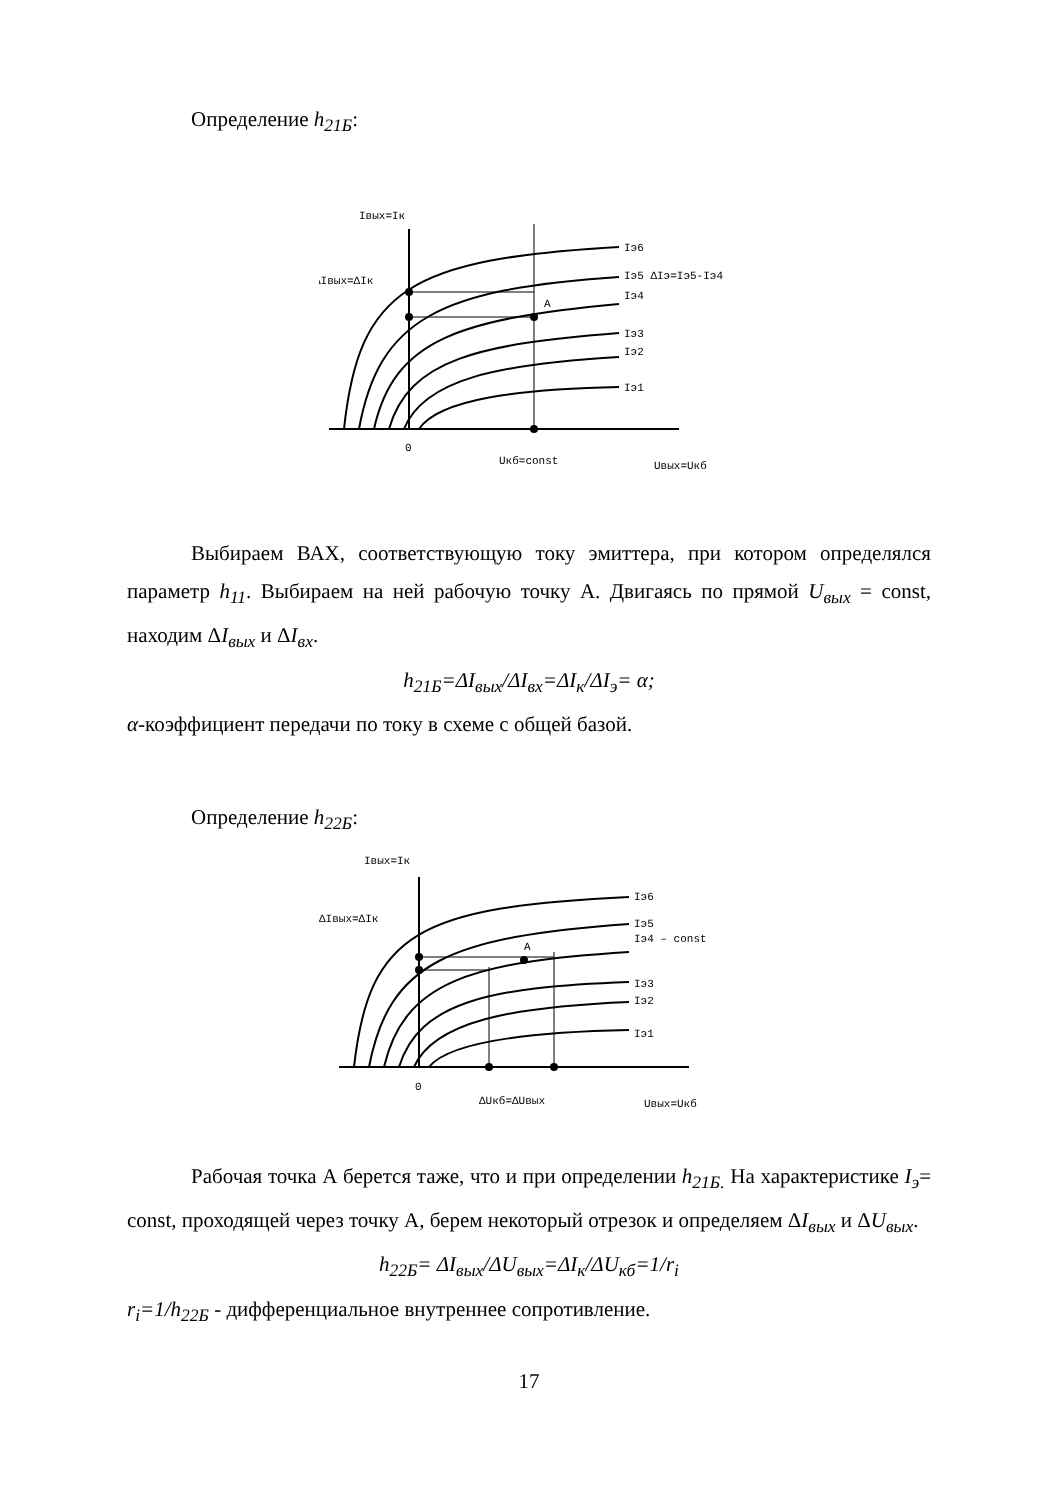Определение h<sub>21Б</sub>:
Iвых=Iк
Iэ6
Iэ5 ΔIэ=Iэ5-Iэ4
Iэ4
A
Iэ3
Iэ2
Iэ1
ΔIвых=ΔIк
0
Uкб=const
Uвых=Uкб
Выбираем ВАХ, соответствующую току эмиттера, при котором определялся параметр h<sub>11</sub>. Выбираем на ней рабочую точку А. Двигаясь по прямой U<sub>вых</sub> = const, находим ΔI<sub>вых</sub> и ΔI<sub>вх</sub>.
h<sub>21Б</sub>=ΔI<sub>вых</sub>/ΔI<sub>вх</sub>=ΔI<sub>к</sub>/ΔI<sub>э</sub>= α;
α-коэффициент передачи по току в схеме с общей базой.
Определение h<sub>22Б</sub>:
Iвых=Iк
Iэ6
Iэ5
Iэ4 – const
A
Iэ3
Iэ2
Iэ1
ΔIвых=ΔIк
0
ΔUкб=ΔUвых
Uвых=Uкб
Рабочая точка А берется таже, что и при определении h<sub>21Б.</sub> На характеристике I<sub>э</sub>= const, проходящей через точку А, берем некоторый отрезок и определяем ΔI<sub>вых</sub> и ΔU<sub>вых</sub>.
h<sub>22Б</sub>= ΔI<sub>вых</sub>/ΔU<sub>вых</sub>=ΔI<sub>к</sub>/ΔU<sub>кб</sub>=1/r<sub>i</sub>
r<sub>i</sub>=1/h<sub>22Б</sub> - дифференциальное внутреннее сопротивление.
17